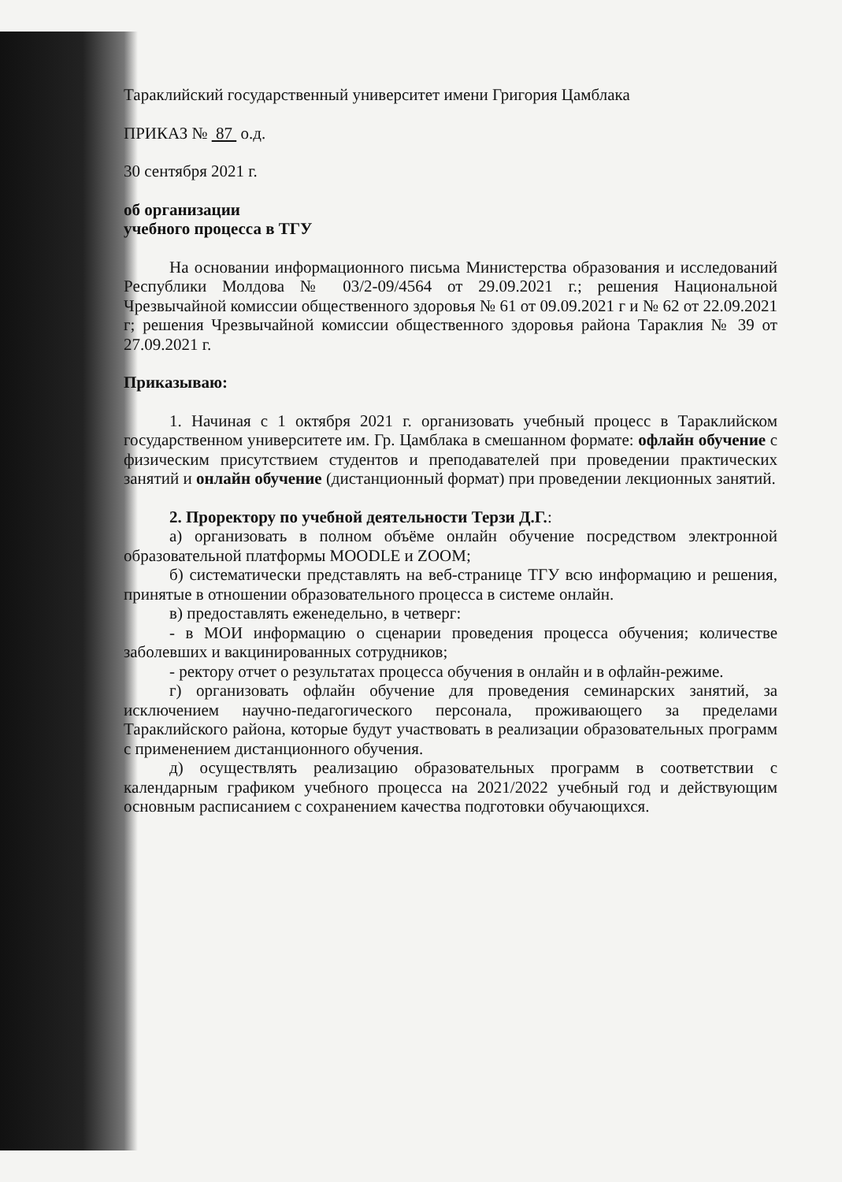Тараклийский государственный университет имени Григория Цамблака
ПРИКАЗ № 87 о.д.
30 сентября 2021 г.
об организации
учебного процесса в ТГУ
На основании информационного письма Министерства образования и исследований Республики Молдова № 03/2-09/4564 от 29.09.2021 г.; решения Национальной Чрезвычайной комиссии общественного здоровья № 61 от 09.09.2021 г и № 62 от 22.09.2021 г; решения Чрезвычайной комиссии общественного здоровья района Тараклия № 39 от 27.09.2021 г.
Приказываю:
1. Начиная с 1 октября 2021 г. организовать учебный процесс в Тараклийском государственном университете им. Гр. Цамблака в смешанном формате: офлайн обучение с физическим присутствием студентов и преподавателей при проведении практических занятий и онлайн обучение (дистанционный формат) при проведении лекционных занятий.
2. Проректору по учебной деятельности Терзи Д.Г.:
а) организовать в полном объёме онлайн обучение посредством электронной образовательной платформы MOODLE и ZOOM;
б) систематически представлять на веб-странице ТГУ всю информацию и решения, принятые в отношении образовательного процесса в системе онлайн.
в) предоставлять еженедельно, в четверг:
- в МОИ информацию о сценарии проведения процесса обучения; количестве заболевших и вакцинированных сотрудников;
- ректору отчет о результатах процесса обучения в онлайн и в офлайн-режиме.
г) организовать офлайн обучение для проведения семинарских занятий, за исключением научно-педагогического персонала, проживающего за пределами Тараклийского района, которые будут участвовать в реализации образовательных программ с применением дистанционного обучения.
д) осуществлять реализацию образовательных программ в соответствии с календарным графиком учебного процесса на 2021/2022 учебный год и действующим основным расписанием с сохранением качества подготовки обучающихся.